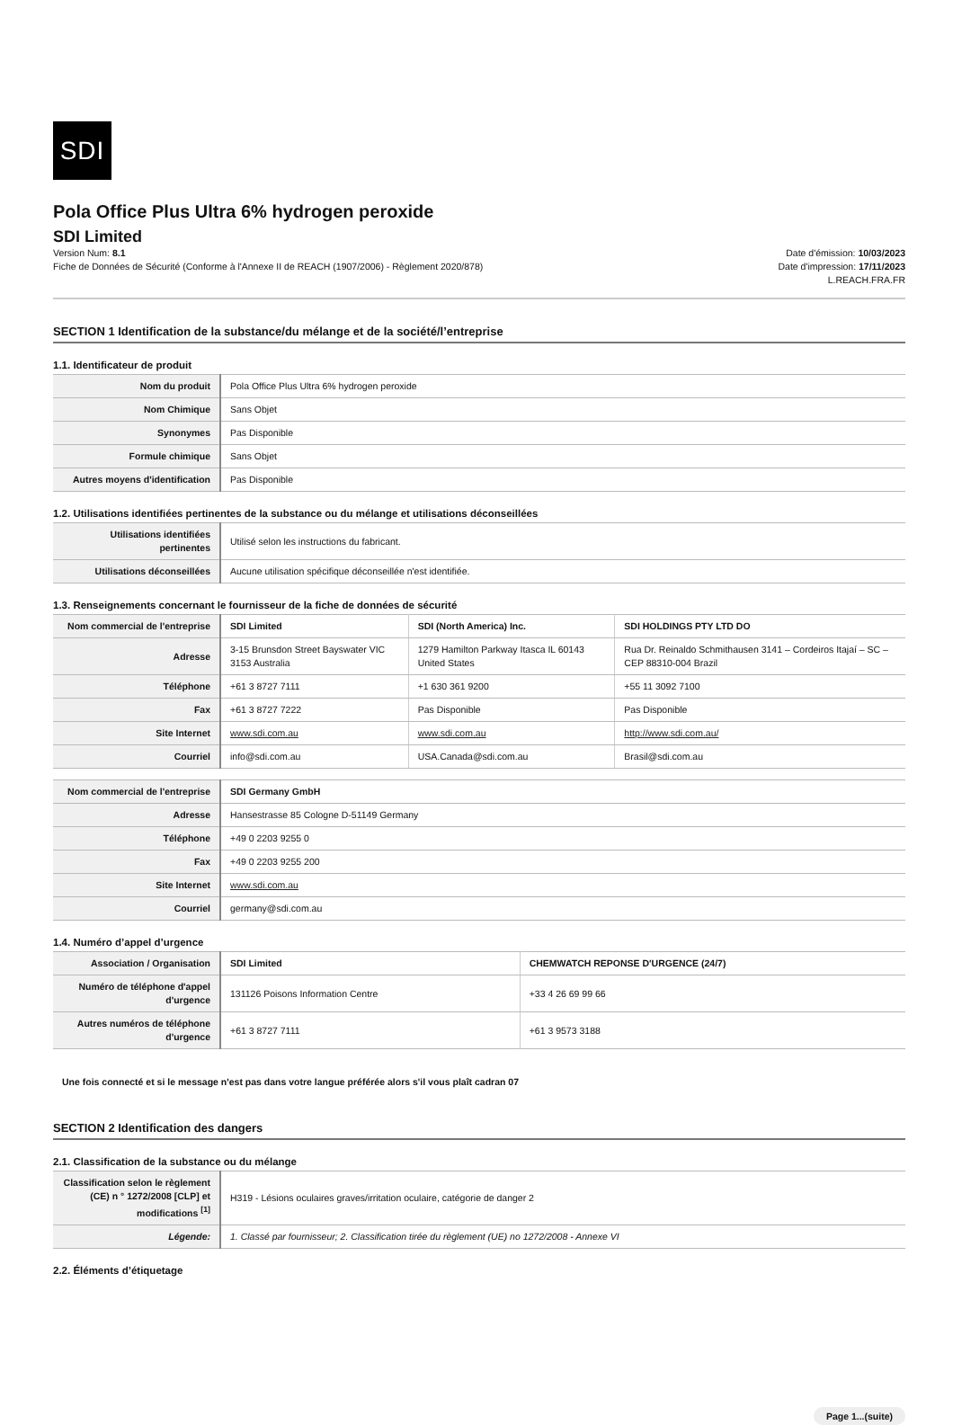SDI
Pola Office Plus Ultra 6% hydrogen peroxide
SDI Limited
Version Num: 8.1
Fiche de Données de Sécurité (Conforme à l'Annexe II de REACH (1907/2006) - Règlement 2020/878)
Date d'émission: 10/03/2023
Date d'impression: 17/11/2023
L.REACH.FRA.FR
SECTION 1 Identification de la substance/du mélange et de la société/l’entreprise
1.1. Identificateur de produit
| Nom du produit | Pola Office Plus Ultra 6% hydrogen peroxide |
| Nom Chimique | Sans Objet |
| Synonymes | Pas Disponible |
| Formule chimique | Sans Objet |
| Autres moyens d'identification | Pas Disponible |
1.2. Utilisations identifiées pertinentes de la substance ou du mélange et utilisations déconseillées
| Utilisations identifiées pertinentes | Utilisé selon les instructions du fabricant. |
| Utilisations déconseillées | Aucune utilisation spécifique déconseillée n'est identifiée. |
1.3. Renseignements concernant le fournisseur de la fiche de données de sécurité
| Nom commercial de l'entreprise | SDI Limited | SDI (North America) Inc. | SDI HOLDINGS PTY LTD DO |
| Adresse | 3-15 Brunsdon Street Bayswater VIC 3153 Australia | 1279 Hamilton Parkway Itasca IL 60143 United States | Rua Dr. Reinaldo Schmithausen 3141 – Cordeiros Itajaí – SC – CEP 88310-004 Brazil |
| Téléphone | +61 3 8727 7111 | +1 630 361 9200 | +55 11 3092 7100 |
| Fax | +61 3 8727 7222 | Pas Disponible | Pas Disponible |
| Site Internet | www.sdi.com.au | www.sdi.com.au | http://www.sdi.com.au/ |
| Courriel | info@sdi.com.au | USA.Canada@sdi.com.au | Brasil@sdi.com.au |
| Nom commercial de l'entreprise | SDI Germany GmbH |
| Adresse | Hansestrasse 85 Cologne D-51149 Germany |
| Téléphone | +49 0 2203 9255 0 |
| Fax | +49 0 2203 9255 200 |
| Site Internet | www.sdi.com.au |
| Courriel | germany@sdi.com.au |
1.4. Numéro d’appel d’urgence
| Association / Organisation | SDI Limited | CHEMWATCH REPONSE D'URGENCE (24/7) |
| Numéro de téléphone d'appel d'urgence | 131126 Poisons Information Centre | +33 4 26 69 99 66 |
| Autres numéros de téléphone d'urgence | +61 3 8727 7111 | +61 3 9573 3188 |
Une fois connecté et si le message n'est pas dans votre langue préférée alors s'il vous plaît cadran 07
SECTION 2 Identification des dangers
2.1. Classification de la substance ou du mélange
| Classification selon le règlement (CE) n ° 1272/2008 [CLP] et modifications <sup>[1]</sup> | H319 - Lésions oculaires graves/irritation oculaire, catégorie de danger 2 |
| Légende: | 1. Classé par fournisseur; 2. Classification tirée du règlement (UE) no 1272/2008 - Annexe VI |
2.2. Éléments d’étiquetage
Page 1...(suite)